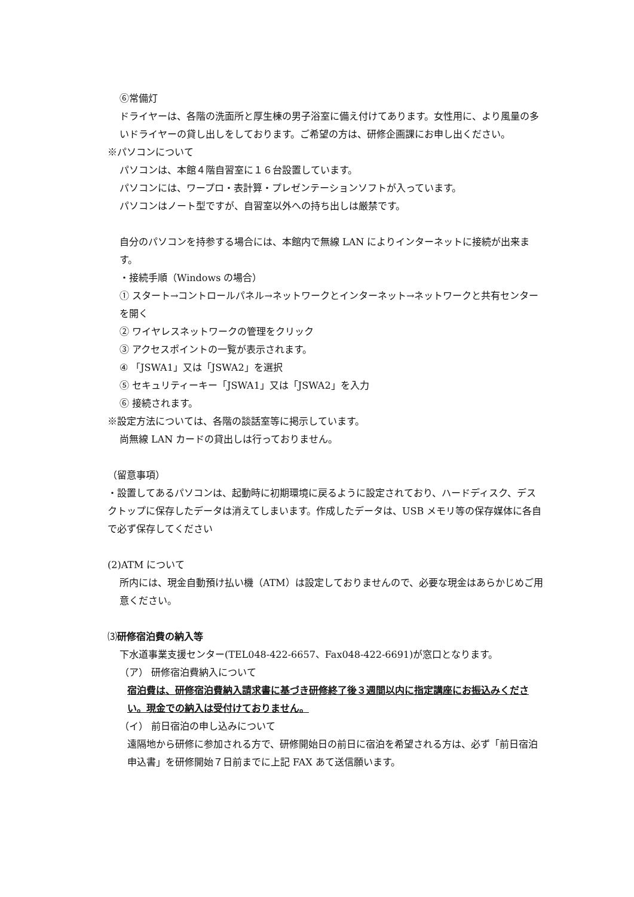⑥常備灯
ドライヤーは、各階の洗面所と厚生棟の男子浴室に備え付けてあります。女性用に、より風量の多いドライヤーの貸し出しをしております。ご希望の方は、研修企画課にお申し出ください。
※パソコンについて
パソコンは、本館４階自習室に１６台設置しています。
パソコンには、ワープロ・表計算・プレゼンテーションソフトが入っています。
パソコンはノート型ですが、自習室以外への持ち出しは厳禁です。
自分のパソコンを持参する場合には、本館内で無線 LAN によりインターネットに接続が出来ます。
・接続手順（Windows の場合）
① スタート→コントロールパネル→ネットワークとインターネット→ネットワークと共有センターを開く
② ワイヤレスネットワークの管理をクリック
③ アクセスポイントの一覧が表示されます。
④ 「JSWA1」又は「JSWA2」を選択
⑤ セキュリティーキー「JSWA1」又は「JSWA2」を入力
⑥ 接続されます。
※設定方法については、各階の談話室等に掲示しています。
尚無線 LAN カードの貸出しは行っておりません。
（留意事項）
・設置してあるパソコンは、起動時に初期環境に戻るように設定されており、ハードディスク、デスクトップに保存したデータは消えてしまいます。作成したデータは、USB メモリ等の保存媒体に各自で必ず保存してください
(2)ATM について
所内には、現金自動預け払い機（ATM）は設定しておりませんので、必要な現金はあらかじめご用意ください。
⑶研修宿泊費の納入等
下水道事業支援センター(TEL048-422-6657、Fax048-422-6691)が窓口となります。
（ア） 研修宿泊費納入について
宿泊費は、研修宿泊費納入請求書に基づき研修終了後３週間以内に指定講座にお振込みください。現金での納入は受付けておりません。
（イ） 前日宿泊の申し込みについて
遠隔地から研修に参加される方で、研修開始日の前日に宿泊を希望される方は、必ず「前日宿泊申込書」を研修開始７日前までに上記 FAX あて送信願います。